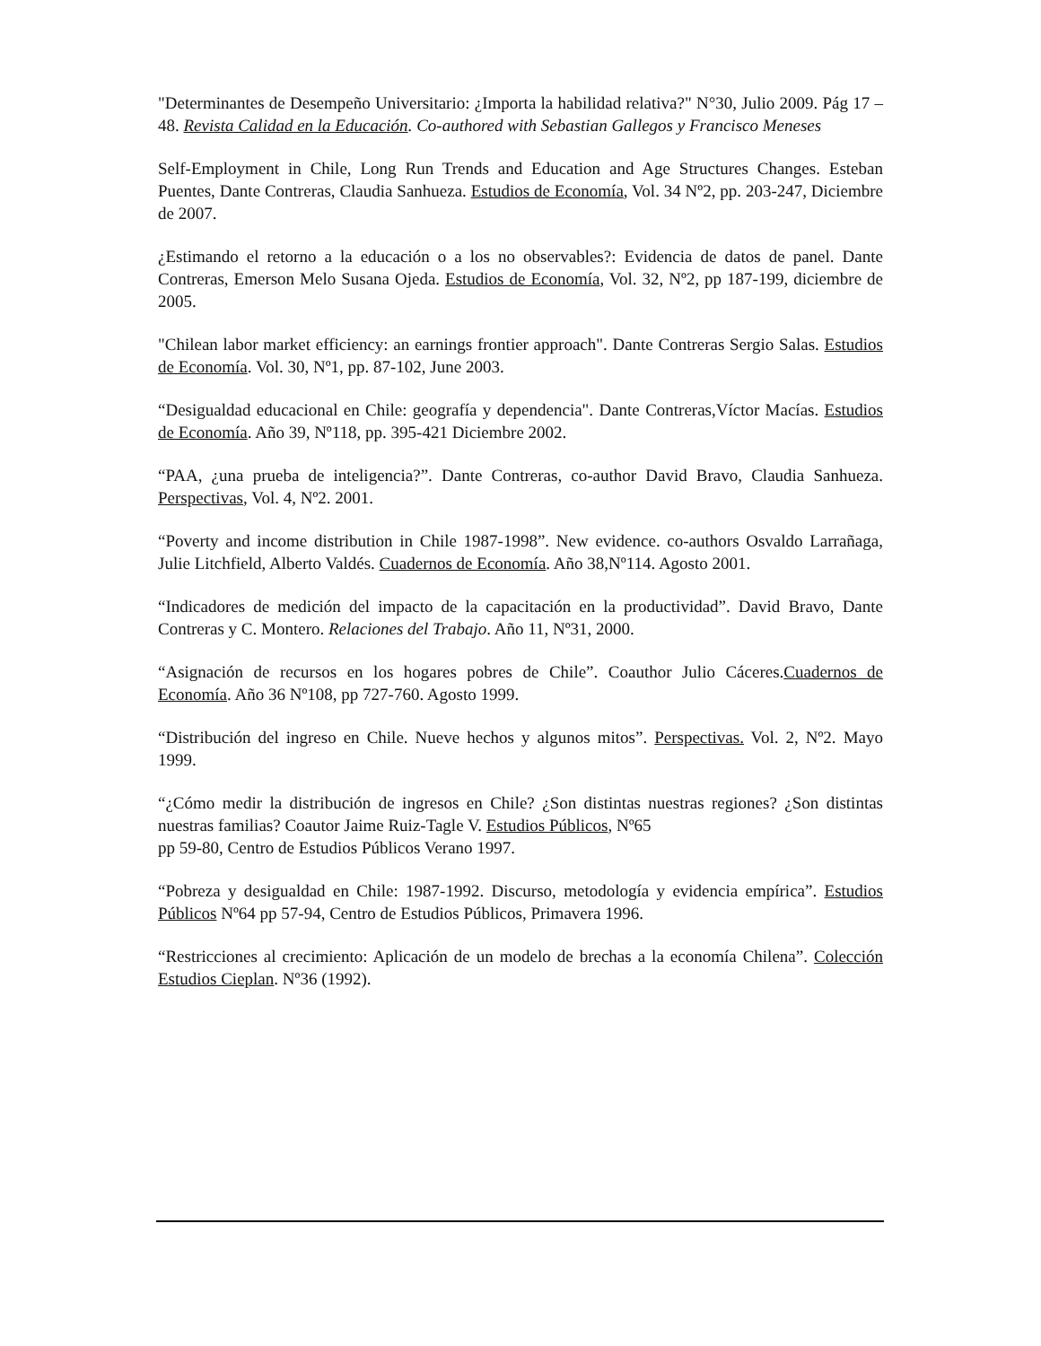"Determinantes de Desempeño Universitario: ¿Importa la habilidad relativa?" N°30, Julio 2009. Pág 17 – 48. Revista Calidad en la Educación. Co-authored with Sebastian Gallegos y Francisco Meneses
Self-Employment in Chile, Long Run Trends and Education and Age Structures Changes. Esteban Puentes, Dante Contreras, Claudia Sanhueza. Estudios de Economía, Vol. 34 Nº2, pp. 203-247, Diciembre de 2007.
¿Estimando el retorno a la educación o a los no observables?: Evidencia de datos de panel. Dante Contreras, Emerson Melo Susana Ojeda. Estudios de Economía, Vol. 32, Nº2, pp 187-199, diciembre de 2005.
"Chilean labor market efficiency: an earnings frontier approach". Dante Contreras Sergio Salas. Estudios de Economía. Vol. 30, Nº1, pp. 87-102, June 2003.
“Desigualdad educacional en Chile: geografía y dependencia". Dante Contreras,Víctor Macías. Estudios de Economía. Año 39, Nº118, pp. 395-421 Diciembre 2002.
“PAA, ¿una prueba de inteligencia?”. Dante Contreras, co-author David Bravo, Claudia Sanhueza. Perspectivas, Vol. 4, Nº2. 2001.
“Poverty and income distribution in Chile 1987-1998”. New evidence. co-authors Osvaldo Larrañaga, Julie Litchfield, Alberto Valdés. Cuadernos de Economía. Año 38,Nº114. Agosto 2001.
“Indicadores de medición del impacto de la capacitación en la productividad”. David Bravo, Dante Contreras y C. Montero. Relaciones del Trabajo. Año 11, Nº31, 2000.
“Asignación de recursos en los hogares pobres de Chile”. Coauthor Julio Cáceres.Cuadernos de Economía. Año 36 Nº108, pp 727-760. Agosto 1999.
“Distribución del ingreso en Chile. Nueve hechos y algunos mitos”. Perspectivas. Vol. 2, Nº2. Mayo 1999.
“¿Cómo medir la distribución de ingresos en Chile? ¿Son distintas nuestras regiones? ¿Son distintas nuestras familias? Coautor Jaime Ruiz-Tagle V. Estudios Públicos, Nº65
pp 59-80, Centro de Estudios Públicos Verano 1997.
“Pobreza y desigualdad en Chile: 1987-1992. Discurso, metodología y evidencia empírica”. Estudios Públicos Nº64 pp 57-94, Centro de Estudios Públicos, Primavera 1996.
“Restricciones al crecimiento: Aplicación de un modelo de brechas a la economía Chilena”. Colección Estudios Cieplan. Nº36 (1992).